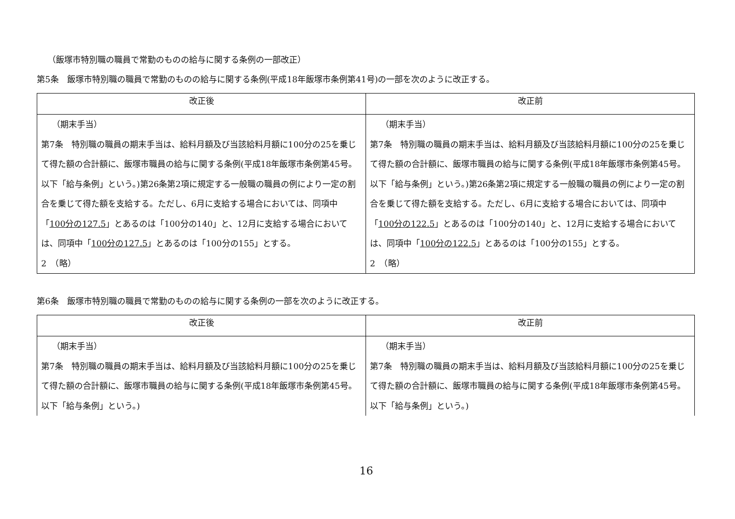（飯塚市特別職の職員で常勤のものの給与に関する条例の一部改正）
第5条　飯塚市特別職の職員で常勤のものの給与に関する条例(平成18年飯塚市条例第41号)の一部を次のように改正する。
| 改正後 | 改正前 |
| --- | --- |
| （期末手当） 第7条 特別職の職員の期末手当は、給料月額及び当該給料月額に100分の25を乗じて得た額の合計額に、飯塚市職員の給与に関する条例(平成18年飯塚市条例第45号。以下「給与条例」という。)第26条第2項に規定する一般職の職員の例により一定の割合を乗じて得た額を支給する。ただし、6月に支給する場合においては、同項中「 100分の127.5 」とあるのは「100分の140」と、12月に支給する場合においては、同項中「 100分の127.5 」とあるのは「100分の155」とする。 2 （略） | （期末手当） 第7条 特別職の職員の期末手当は、給料月額及び当該給料月額に100分の25を乗じて得た額の合計額に、飯塚市職員の給与に関する条例(平成18年飯塚市条例第45号。以下「給与条例」という。)第26条第2項に規定する一般職の職員の例により一定の割合を乗じて得た額を支給する。ただし、6月に支給する場合においては、同項中「 100分の122.5 」とあるのは「100分の140」と、12月に支給する場合においては、同項中「 100分の122.5 」とあるのは「100分の155」とする。 2 （略） |
第6条　飯塚市特別職の職員で常勤のものの給与に関する条例の一部を次のように改正する。
| 改正後 | 改正前 |
| --- | --- |
| （期末手当） 第7条 特別職の職員の期末手当は、給料月額及び当該給料月額に100分の25を乗じて得た額の合計額に、飯塚市職員の給与に関する条例(平成18年飯塚市条例第45号。以下「給与条例」という。) | （期末手当） 第7条 特別職の職員の期末手当は、給料月額及び当該給料月額に100分の25を乗じて得た額の合計額に、飯塚市職員の給与に関する条例(平成18年飯塚市条例第45号。以下「給与条例」という。) |
16